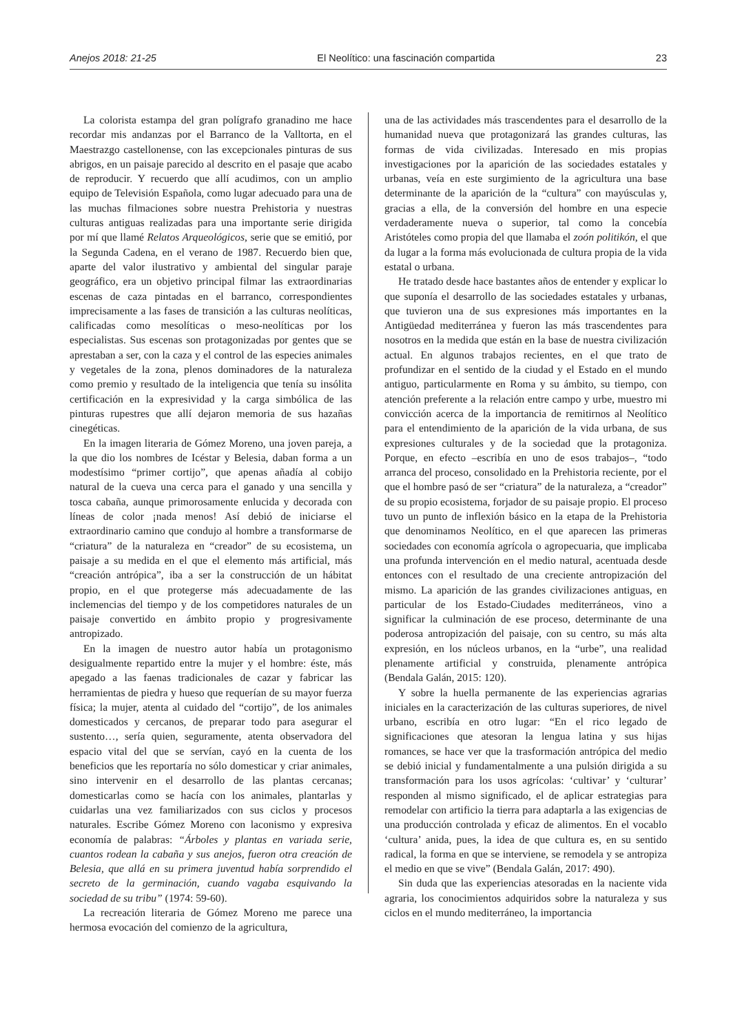Anejos 2018: 21-25 El Neolítico: una fascinación compartida 23
La colorista estampa del gran polígrafo granadino me hace recordar mis andanzas por el Barranco de la Valltorta, en el Maestrazgo castellonense, con las excepcionales pinturas de sus abrigos, en un paisaje parecido al descrito en el pasaje que acabo de reproducir. Y recuerdo que allí acudimos, con un amplio equipo de Televisión Española, como lugar adecuado para una de las muchas filmaciones sobre nuestra Prehistoria y nuestras culturas antiguas realizadas para una importante serie dirigida por mí que llamé Relatos Arqueológicos, serie que se emitió, por la Segunda Cadena, en el verano de 1987. Recuerdo bien que, aparte del valor ilustrativo y ambiental del singular paraje geográfico, era un objetivo principal filmar las extraordinarias escenas de caza pintadas en el barranco, correspondientes imprecisamente a las fases de transición a las culturas neolíticas, calificadas como mesolíticas o meso-neolíticas por los especialistas. Sus escenas son protagonizadas por gentes que se aprestaban a ser, con la caza y el control de las especies animales y vegetales de la zona, plenos dominadores de la naturaleza como premio y resultado de la inteligencia que tenía su insólita certificación en la expresividad y la carga simbólica de las pinturas rupestres que allí dejaron memoria de sus hazañas cinegéticas.
En la imagen literaria de Gómez Moreno, una joven pareja, a la que dio los nombres de Icéstar y Belesia, daban forma a un modestísimo “primer cortijo”, que apenas añadía al cobijo natural de la cueva una cerca para el ganado y una sencilla y tosca cabaña, aunque primorosamente enlucida y decorada con líneas de color ¡nada menos! Así debió de iniciarse el extraordinario camino que condujo al hombre a transformarse de “criatura” de la naturaleza en “creador” de su ecosistema, un paisaje a su medida en el que el elemento más artificial, más “creación antrópica”, iba a ser la construcción de un hábitat propio, en el que protegerse más adecuadamente de las inclemencias del tiempo y de los competidores naturales de un paisaje convertido en ámbito propio y progresivamente antropizado.
En la imagen de nuestro autor había un protagonismo desigualmente repartido entre la mujer y el hombre: éste, más apegado a las faenas tradicionales de cazar y fabricar las herramientas de piedra y hueso que requerían de su mayor fuerza física; la mujer, atenta al cuidado del “cortijo”, de los animales domesticados y cercanos, de preparar todo para asegurar el sustento…, sería quien, seguramente, atenta observadora del espacio vital del que se servían, cayó en la cuenta de los beneficios que les reportaría no sólo domesticar y criar animales, sino intervenir en el desarrollo de las plantas cercanas; domesticarlas como se hacía con los animales, plantarlas y cuidarlas una vez familiarizados con sus ciclos y procesos naturales. Escribe Gómez Moreno con laconismo y expresiva economía de palabras: “Árboles y plantas en variada serie, cuantos rodean la cabaña y sus anejos, fueron otra creación de Belesia, que allá en su primera juventud había sorprendido el secreto de la germinación, cuando vagaba esquivando la sociedad de su tribu” (1974: 59-60).
La recreación literaria de Gómez Moreno me parece una hermosa evocación del comienzo de la agricultura,
una de las actividades más trascendentes para el desarrollo de la humanidad nueva que protagonizará las grandes culturas, las formas de vida civilizadas. Interesado en mis propias investigaciones por la aparición de las sociedades estatales y urbanas, veía en este surgimiento de la agricultura una base determinante de la aparición de la “cultura” con mayúsculas y, gracias a ella, de la conversión del hombre en una especie verdaderamente nueva o superior, tal como la concebía Aristóteles como propia del que llamaba el zoón politikón, el que da lugar a la forma más evolucionada de cultura propia de la vida estatal o urbana.
He tratado desde hace bastantes años de entender y explicar lo que suponía el desarrollo de las sociedades estatales y urbanas, que tuvieron una de sus expresiones más importantes en la Antigüedad mediterránea y fueron las más trascendentes para nosotros en la medida que están en la base de nuestra civilización actual. En algunos trabajos recientes, en el que trato de profundizar en el sentido de la ciudad y el Estado en el mundo antiguo, particularmente en Roma y su ámbito, su tiempo, con atención preferente a la relación entre campo y urbe, muestro mi convicción acerca de la importancia de remitirnos al Neolítico para el entendimiento de la aparición de la vida urbana, de sus expresiones culturales y de la sociedad que la protagoniza. Porque, en efecto –escribía en uno de esos trabajos–, “todo arranca del proceso, consolidado en la Prehistoria reciente, por el que el hombre pasó de ser “criatura” de la naturaleza, a “creador” de su propio ecosistema, forjador de su paisaje propio. El proceso tuvo un punto de inflexión básico en la etapa de la Prehistoria que denominamos Neolítico, en el que aparecen las primeras sociedades con economía agrícola o agropecuaria, que implicaba una profunda intervención en el medio natural, acentuada desde entonces con el resultado de una creciente antropización del mismo. La aparición de las grandes civilizaciones antiguas, en particular de los Estado-Ciudades mediterráneos, vino a significar la culminación de ese proceso, determinante de una poderosa antropización del paisaje, con su centro, su más alta expresión, en los núcleos urbanos, en la “urbe”, una realidad plenamente artificial y construida, plenamente antrópica (Bendala Galán, 2015: 120).
Y sobre la huella permanente de las experiencias agrarias iniciales en la caracterización de las culturas superiores, de nivel urbano, escribía en otro lugar: “En el rico legado de significaciones que atesoran la lengua latina y sus hijas romances, se hace ver que la trasformación antrópica del medio se debió inicial y fundamentalmente a una pulsión dirigida a su transformación para los usos agrícolas: ‘cultivar’ y ‘culturar’ responden al mismo significado, el de aplicar estrategias para remodelar con artificio la tierra para adaptarla a las exigencias de una producción controlada y eficaz de alimentos. En el vocablo ‘cultura’ anida, pues, la idea de que cultura es, en su sentido radical, la forma en que se interviene, se remodela y se antropiza el medio en que se vive” (Bendala Galán, 2017: 490).
Sin duda que las experiencias atesoradas en la naciente vida agraria, los conocimientos adquiridos sobre la naturaleza y sus ciclos en el mundo mediterráneo, la importancia